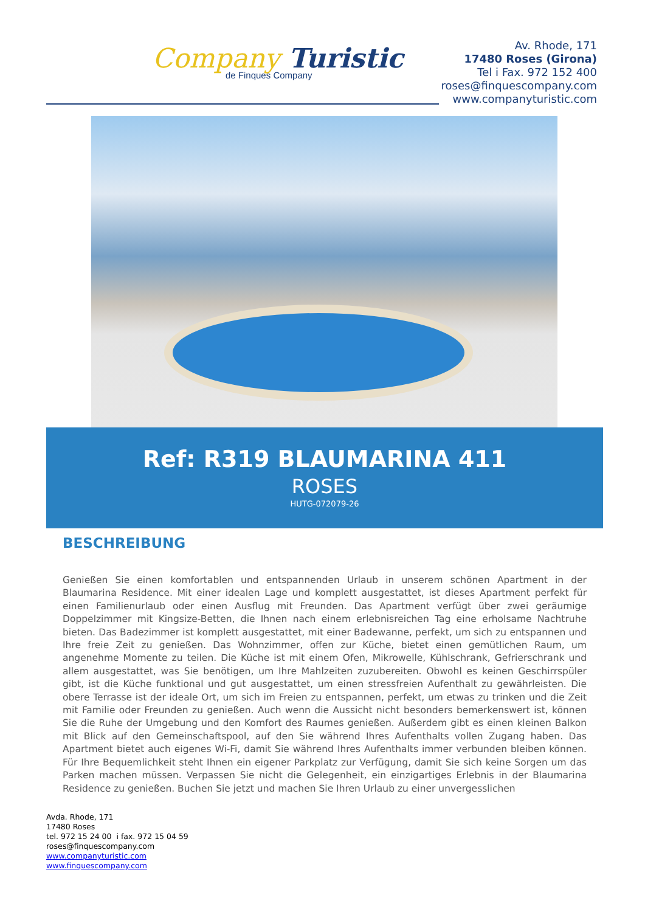Company Turistic
de Finques Company
Av. Rhode, 171
17480 Roses (Girona)
Tel i Fax. 972 152 400
roses@finquescompany.com
www.companyturistic.com
Ref: R319 BLAUMARINA 411
ROSES
HUTG-072079-26
BESCHREIBUNG
Genießen Sie einen komfortablen und entspannenden Urlaub in unserem schönen Apartment in der Blaumarina Residence. Mit einer idealen Lage und komplett ausgestattet, ist dieses Apartment perfekt für einen Familienurlaub oder einen Ausflug mit Freunden. Das Apartment verfügt über zwei geräumige Doppelzimmer mit Kingsize-Betten, die Ihnen nach einem erlebnisreichen Tag eine erholsame Nachtruhe bieten. Das Badezimmer ist komplett ausgestattet, mit einer Badewanne, perfekt, um sich zu entspannen und Ihre freie Zeit zu genießen. Das Wohnzimmer, offen zur Küche, bietet einen gemütlichen Raum, um angenehme Momente zu teilen. Die Küche ist mit einem Ofen, Mikrowelle, Kühlschrank, Gefrierschrank und allem ausgestattet, was Sie benötigen, um Ihre Mahlzeiten zuzubereiten. Obwohl es keinen Geschirrspüler gibt, ist die Küche funktional und gut ausgestattet, um einen stressfreien Aufenthalt zu gewährleisten. Die obere Terrasse ist der ideale Ort, um sich im Freien zu entspannen, perfekt, um etwas zu trinken und die Zeit mit Familie oder Freunden zu genießen. Auch wenn die Aussicht nicht besonders bemerkenswert ist, können Sie die Ruhe der Umgebung und den Komfort des Raumes genießen. Außerdem gibt es einen kleinen Balkon mit Blick auf den Gemeinschaftspool, auf den Sie während Ihres Aufenthalts vollen Zugang haben. Das Apartment bietet auch eigenes Wi-Fi, damit Sie während Ihres Aufenthalts immer verbunden bleiben können. Für Ihre Bequemlichkeit steht Ihnen ein eigener Parkplatz zur Verfügung, damit Sie sich keine Sorgen um das Parken machen müssen. Verpassen Sie nicht die Gelegenheit, ein einzigartiges Erlebnis in der Blaumarina Residence zu genießen. Buchen Sie jetzt und machen Sie Ihren Urlaub zu einer unvergesslichen
Avda. Rhode, 171
17480 Roses
tel. 972 15 24 00 i fax. 972 15 04 59
roses@finquescompany.com
www.companyturistic.com
www.finquescompany.com